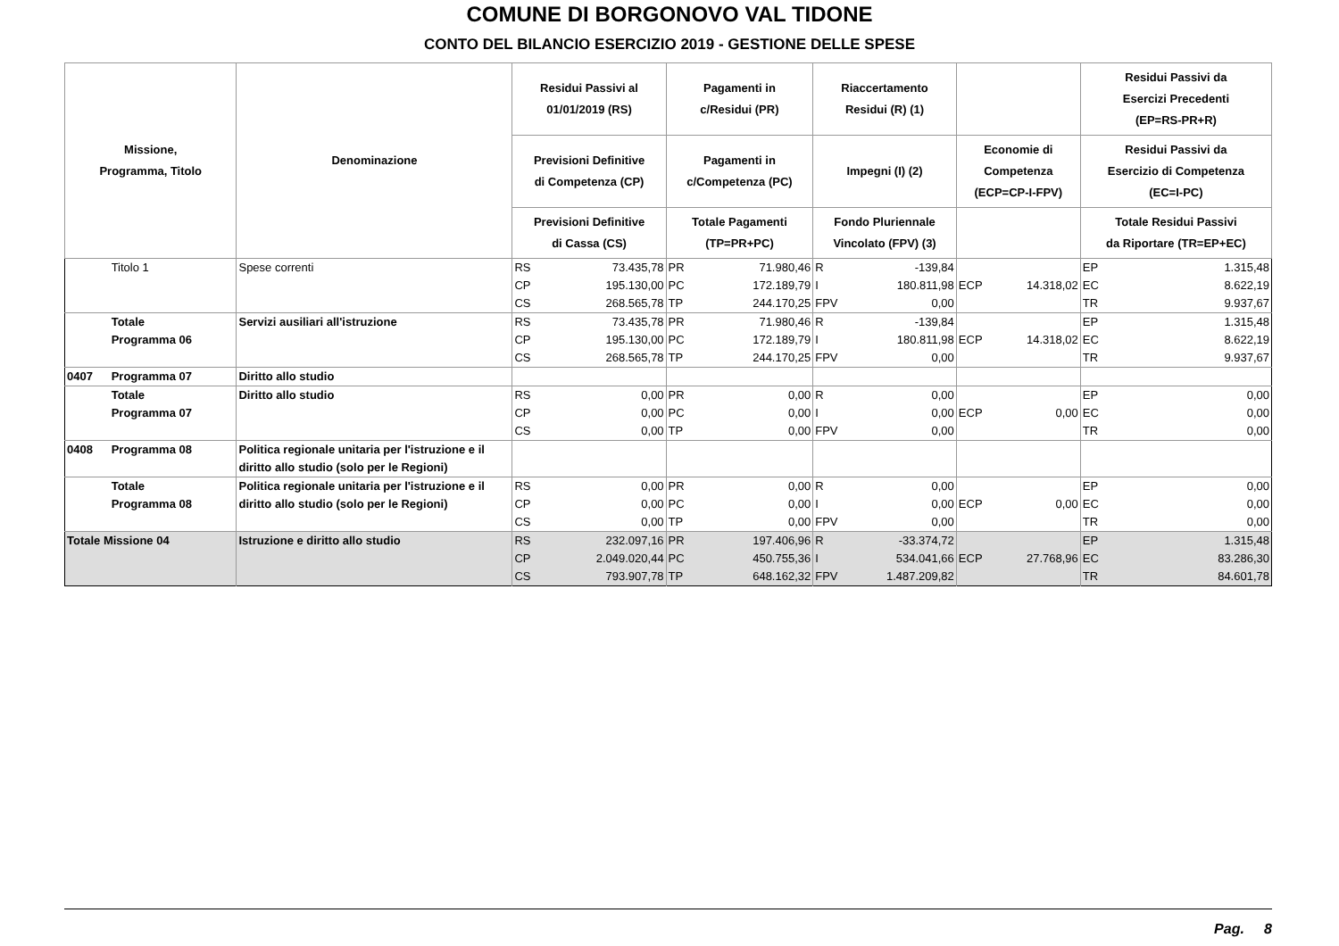COMUNE DI BORGONOVO VAL TIDONE
CONTO DEL BILANCIO ESERCIZIO 2019 - GESTIONE DELLE SPESE
| Missione, Programma, Titolo | | Denominazione | Residui Passivi al 01/01/2019 (RS) | | Pagamenti in c/Residui (PR) | | Riaccertamento Residui (R) (1) | | | | Residui Passivi da Esercizi Precedenti (EP=RS-PR+R) | |
| --- | --- | --- | --- | --- | --- | --- | --- | --- | --- | --- | --- | --- |
| | | | Previsioni Definitive di Competenza (CP) | | Pagamenti in c/Competenza (PC) | | Impegni (I) (2) | | Economie di Competenza (ECP=CP-I-FPV) | | Residui Passivi da Esercizio di Competenza (EC=I-PC) | |
| | | | Previsioni Definitive di Cassa (CS) | | Totale Pagamenti (TP=PR+PC) | | Fondo Pluriennale Vincolato (FPV) (3) | | | | Totale Residui Passivi da Riportare (TR=EP+EC) | |
| | Titolo 1 | Spese correnti | RS | 73.435,78 | PR | 71.980,46 | R | -139,84 | | | EP | 1.315,48 |
| | | | CP | 195.130,00 | PC | 172.189,79 | I | 180.811,98 | ECP | 14.318,02 | EC | 8.622,19 |
| | | | CS | 268.565,78 | TP | 244.170,25 | FPV | 0,00 | | | TR | 9.937,67 |
| | Totale Programma 06 | Servizi ausiliari all'istruzione | RS | 73.435,78 | PR | 71.980,46 | R | -139,84 | | | EP | 1.315,48 |
| | | | CP | 195.130,00 | PC | 172.189,79 | I | 180.811,98 | ECP | 14.318,02 | EC | 8.622,19 |
| | | | CS | 268.565,78 | TP | 244.170,25 | FPV | 0,00 | | | TR | 9.937,67 |
| 0407 | Programma 07 | Diritto allo studio | | | | | | | | | | |
| | Totale Programma 07 | Diritto allo studio | RS | 0,00 | PR | 0,00 | R | 0,00 | | | EP | 0,00 |
| | | | CP | 0,00 | PC | 0,00 | I | 0,00 | ECP | 0,00 | EC | 0,00 |
| | | | CS | 0,00 | TP | 0,00 | FPV | 0,00 | | | TR | 0,00 |
| 0408 | Programma 08 | Politica regionale unitaria per l'istruzione e il diritto allo studio (solo per le Regioni) | | | | | | | | | | |
| | Totale Programma 08 | Politica regionale unitaria per l'istruzione e il diritto allo studio (solo per le Regioni) | RS | 0,00 | PR | 0,00 | R | 0,00 | | | EP | 0,00 |
| | | | CP | 0,00 | PC | 0,00 | I | 0,00 | ECP | 0,00 | EC | 0,00 |
| | | | CS | 0,00 | TP | 0,00 | FPV | 0,00 | | | TR | 0,00 |
| Totale Missione 04 | | Istruzione e diritto allo studio | RS | 232.097,16 | PR | 197.406,96 | R | -33.374,72 | | | EP | 1.315,48 |
| | | | CP | 2.049.020,44 | PC | 450.755,36 | I | 534.041,66 | ECP | 27.768,96 | EC | 83.286,30 |
| | | | CS | 793.907,78 | TP | 648.162,32 | FPV | 1.487.209,82 | | | TR | 84.601,78 |
Pag. 8